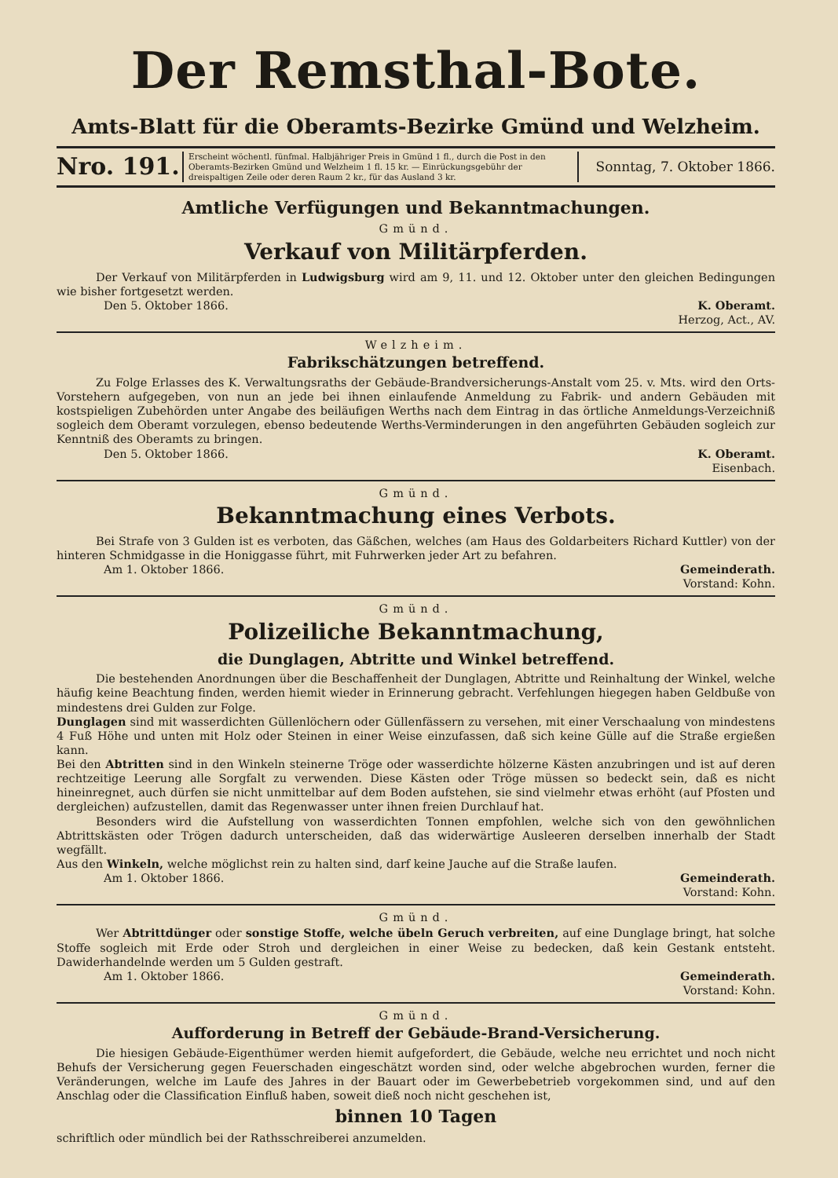Der Remsthal-Bote.
Amts-Blatt für die Oberamts-Bezirke Gmünd und Welzheim.
Nro. 191.
Erscheint wöchentl. fünfmal. Halbjähriger Preis in Gmünd 1 fl., durch die Post in den Oberamts-Bezirken Gmünd und Welzheim 1 fl. 15 kr. — Einrückungsgebühr der dreispaltigen Zeile oder deren Raum 2 kr., für das Ausland 3 kr.
Sonntag, 7. Oktober 1866.
Amtliche Verfügungen und Bekanntmachungen.
Gmünd.
Verkauf von Militärpferden.
Der Verkauf von Militärpferden in Ludwigsburg wird am 9, 11. und 12. Oktober unter den gleichen Bedingungen wie bisher fortgesetzt werden.
Den 5. Oktober 1866. K. Oberamt.
Herzog, Act., AV.
Welzheim.
Fabrikschätzungen betreffend.
Zu Folge Erlasses des K. Verwaltungsraths der Gebäude-Brandversicherungs-Anstalt vom 25. v. Mts. wird den Orts-Vorstehern aufgegeben, von nun an jede bei ihnen einlaufende Anmeldung zu Fabrik- und andern Gebäuden mit kostspieligen Zubehörden unter Angabe des beiläufigen Werths nach dem Eintrag in das örtliche Anmeldungs-Verzeichniß sogleich dem Oberamt vorzulegen, ebenso bedeutende Werths-Verminderungen in den angeführten Gebäuden sogleich zur Kenntniß des Oberamts zu bringen.
Den 5. Oktober 1866. K. Oberamt.
Eisenbach.
Gmünd.
Bekanntmachung eines Verbots.
Bei Strafe von 3 Gulden ist es verboten, das Gäßchen, welches (am Haus des Goldarbeiters Richard Kuttler) von der hinteren Schmidgasse in die Honiggasse führt, mit Fuhrwerken jeder Art zu befahren.
Am 1. Oktober 1866. Gemeinderath.
Vorstand: Kohn.
Gmünd.
Polizeiliche Bekanntmachung,
die Dunglagen, Abtritte und Winkel betreffend.
Die bestehenden Anordnungen über die Beschaffenheit der Dunglagen, Abtritte und Reinhaltung der Winkel, welche häufig keine Beachtung finden, werden hiemit wieder in Erinnerung gebracht. Verfehlungen hiegegen haben Geldbuße von mindestens drei Gulden zur Folge.
Dunglagen sind mit wasserdichten Güllenlöchern oder Güllenfässern zu versehen, mit einer Verschaalung von mindestens 4 Fuß Höhe und unten mit Holz oder Steinen in einer Weise einzufassen, daß sich keine Gülle auf die Straße ergießen kann.
Bei den Abtritten sind in den Winkeln steinerne Tröge oder wasserdichte hölzerne Kästen anzubringen und ist auf deren rechtzeitige Leerung alle Sorgfalt zu verwenden. Diese Kästen oder Tröge müssen so bedeckt sein, daß es nicht hineinregnet, auch dürfen sie nicht unmittelbar auf dem Boden aufstehen, sie sind vielmehr etwas erhöht (auf Pfosten und dergleichen) aufzustellen, damit das Regenwasser unter ihnen freien Durchlauf hat.
Besonders wird die Aufstellung von wasserdichten Tonnen empfohlen, welche sich von den gewöhnlichen Abtrittskästen oder Trögen dadurch unterscheiden, daß das widerwärtige Ausleeren derselben innerhalb der Stadt wegfällt.
Aus den Winkeln, welche möglichst rein zu halten sind, darf keine Jauche auf die Straße laufen.
Am 1. Oktober 1866. Gemeinderath.
Vorstand: Kohn.
Gmünd.
Wer Abtrittdünger oder sonstige Stoffe, welche übeln Geruch verbreiten, auf eine Dunglage bringt, hat solche Stoffe sogleich mit Erde oder Stroh und dergleichen in einer Weise zu bedecken, daß kein Gestank entsteht. Dawiderhandelnde werden um 5 Gulden gestraft.
Am 1. Oktober 1866. Gemeinderath.
Vorstand: Kohn.
Gmünd.
Aufforderung in Betreff der Gebäude-Brand-Versicherung.
Die hiesigen Gebäude-Eigenthümer werden hiemit aufgefordert, die Gebäude, welche neu errichtet und noch nicht Behufs der Versicherung gegen Feuerschaden eingeschätzt worden sind, oder welche abgebrochen wurden, ferner die Veränderungen, welche im Laufe des Jahres in der Bauart oder im Gewerbebetrieb vorgekommen sind, und auf den Anschlag oder die Classification Einfluß haben, soweit dieß noch nicht geschehen ist,
binnen 10 Tagen
schriftlich oder mündlich bei der Rathsschreiberei anzumelden.